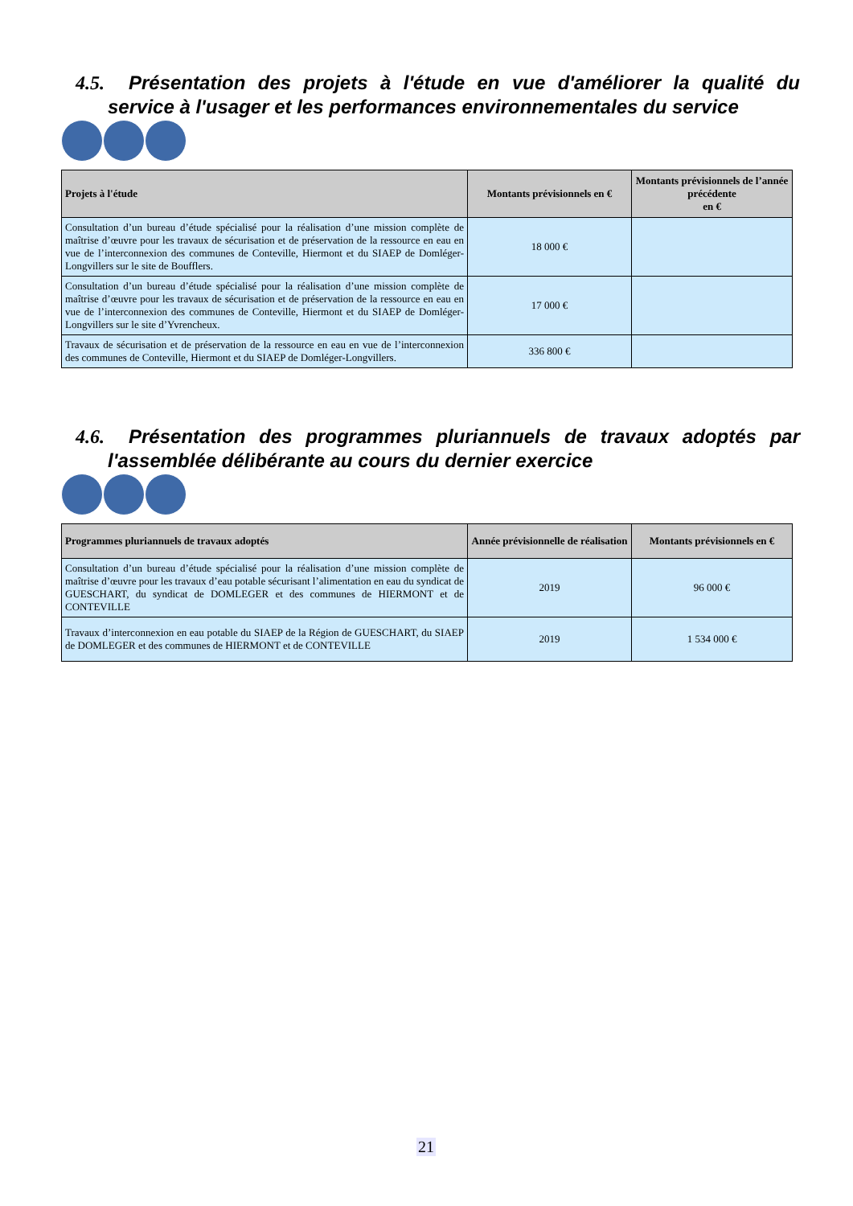4.5. Présentation des projets à l'étude en vue d'améliorer la qualité du service à l'usager et les performances environnementales du service
| Projets à l'étude | Montants prévisionnels en € | Montants prévisionnels de l’année précédente en € |
| --- | --- | --- |
| Consultation d’un bureau d’étude spécialisé pour la réalisation d’une mission complète de maîtrise d’œuvre pour les travaux de sécurisation et de préservation de la ressource en eau en vue de l’interconnexion des communes de Conteville, Hiermont et du SIAEP de Domléger-Longvillers sur le site de Boufflers. | 18 000 € | |
| Consultation d’un bureau d’étude spécialisé pour la réalisation d’une mission complète de maîtrise d’œuvre pour les travaux de sécurisation et de préservation de la ressource en eau en vue de l’interconnexion des communes de Conteville, Hiermont et du SIAEP de Domléger-Longvillers sur le site d’Yvrencheux. | 17 000 € | |
| Travaux de sécurisation et de préservation de la ressource en eau en vue de l’interconnexion des communes de Conteville, Hiermont et du SIAEP de Domléger-Longvillers. | 336 800 € | |
4.6. Présentation des programmes pluriannuels de travaux adoptés par l'assemblée délibérante au cours du dernier exercice
| Programmes pluriannuels de travaux adoptés | Année prévisionnelle de réalisation | Montants prévisionnels en € |
| --- | --- | --- |
| Consultation d’un bureau d’étude spécialisé pour la réalisation d’une mission complète de maîtrise d’œuvre pour les travaux d’eau potable sécurisant l’alimentation en eau du syndicat de GUESCHART, du syndicat de DOMLEGER et des communes de HIERMONT et de CONTEVILLE | 2019 | 96 000 € |
| Travaux d’interconnexion en eau potable du SIAEP de la Région de GUESCHART, du SIAEP de DOMLEGER et des communes de HIERMONT et de CONTEVILLE | 2019 | 1 534 000 € |
21